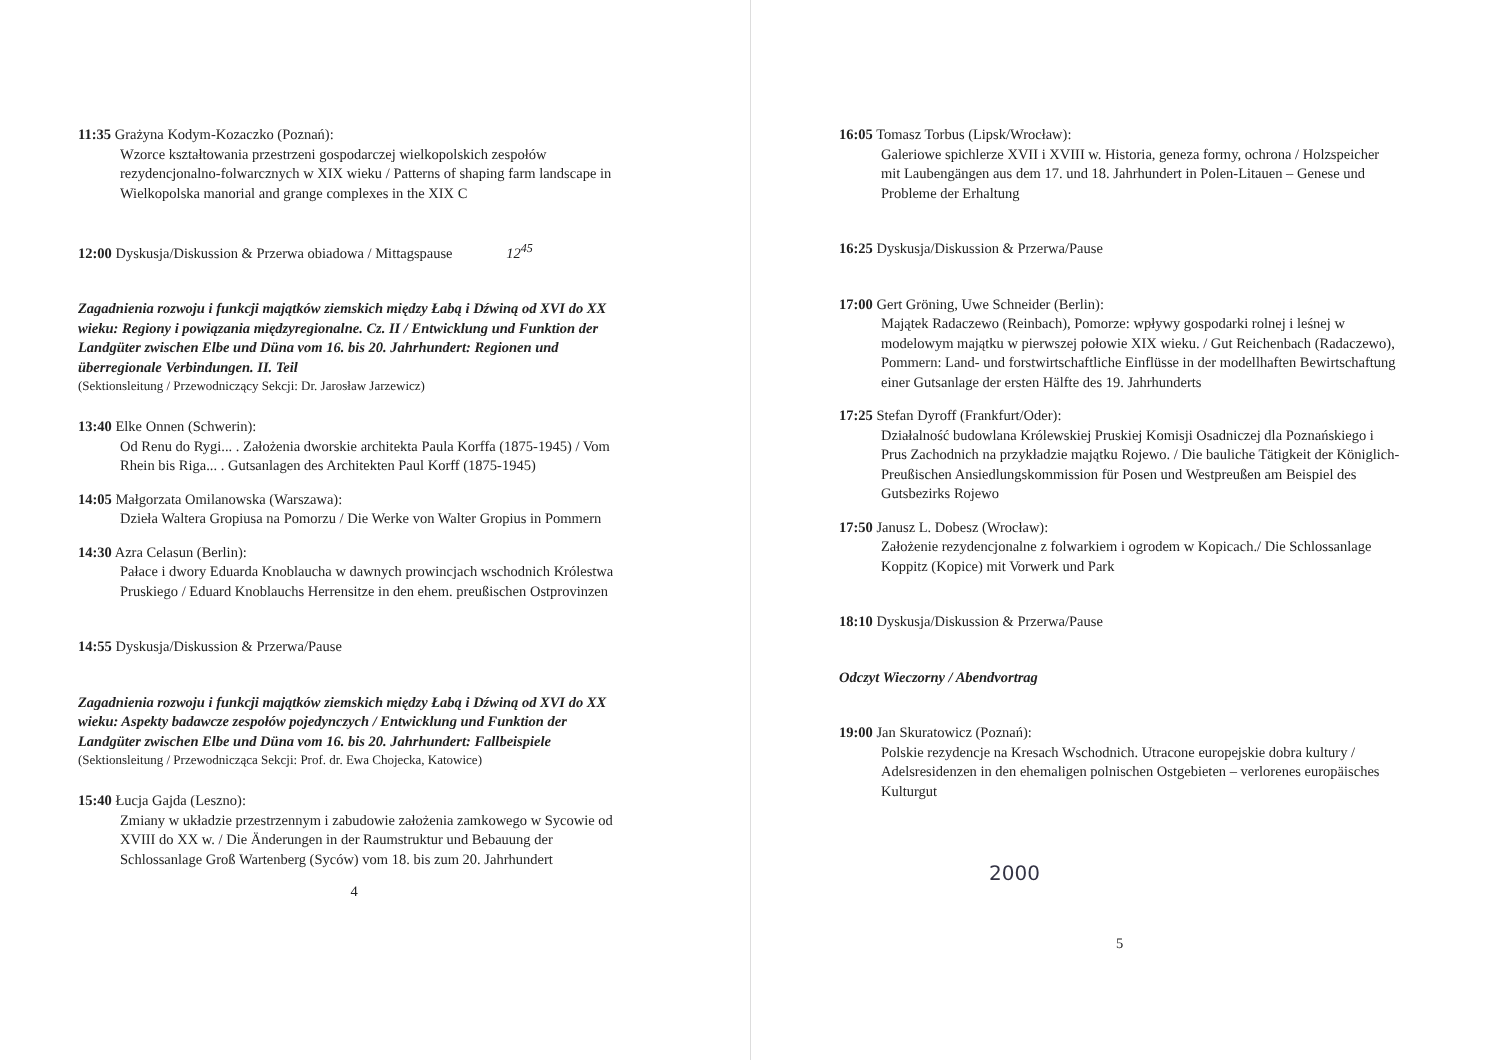11:35 Grażyna Kodym-Kozaczko (Poznań):
Wzorce kształtowania przestrzeni gospodarczej wielkopolskich zespołów rezydencjonalno-folwarcznych w XIX wieku / Patterns of shaping farm landscape in Wielkopolska manorial and grange complexes in the XIX C
12:00 Dyskusja/Diskussion & Przerwa obiadowa / Mittagspause 12<sup>45</sup>
Zagadnienia rozwoju i funkcji majątków ziemskich między Łabą i Dźwiną od XVI do XX wieku: Regiony i powiązania międzyregionalne. Cz. II / Entwicklung und Funktion der Landgüter zwischen Elbe und Düna vom 16. bis 20. Jahrhundert: Regionen und überregionale Verbindungen. II. Teil
(Sektionsleitung / Przewodniczący Sekcji: Dr. Jarosław Jarzewicz)
13:40 Elke Onnen (Schwerin):
Od Renu do Rygi... . Założenia dworskie architekta Paula Korffa (1875-1945) / Vom Rhein bis Riga... . Gutsanlagen des Architekten Paul Korff (1875-1945)
14:05 Małgorzata Omilanowska (Warszawa):
Dzieła Waltera Gropiusa na Pomorzu / Die Werke von Walter Gropius in Pommern
14:30 Azra Celasun (Berlin):
Pałace i dwory Eduarda Knoblaucha w dawnych prowincjach wschodnich Królestwa Pruskiego / Eduard Knoblauchs Herrensitze in den ehem. preußischen Ostprovinzen
14:55 Dyskusja/Diskussion & Przerwa/Pause
Zagadnienia rozwoju i funkcji majątków ziemskich między Łabą i Dźwiną od XVI do XX wieku: Aspekty badawcze zespołów pojedynczych / Entwicklung und Funktion der Landgüter zwischen Elbe und Düna vom 16. bis 20. Jahrhundert: Fallbeispiele
(Sektionsleitung / Przewodnicząca Sekcji: Prof. dr. Ewa Chojecka, Katowice)
15:40 Łucja Gajda (Leszno):
Zmiany w układzie przestrzennym i zabudowie założenia zamkowego w Sycowie od XVIII do XX w. / Die Änderungen in der Raumstruktur und Bebauung der Schlossanlage Groß Wartenberg (Syców) vom 18. bis zum 20. Jahrhundert
4
16:05 Tomasz Torbus (Lipsk/Wrocław):
Galeriowe spichlerze XVII i XVIII w. Historia, geneza formy, ochrona / Holzspeicher mit Laubengängen aus dem 17. und 18. Jahrhundert in Polen-Litauen – Genese und Probleme der Erhaltung
16:25 Dyskusja/Diskussion & Przerwa/Pause
17:00 Gert Gröning, Uwe Schneider (Berlin):
Majątek Radaczewo (Reinbach), Pomorze: wpływy gospodarki rolnej i leśnej w modelowym majątku w pierwszej połowie XIX wieku. / Gut Reichenbach (Radaczewo), Pommern: Land- und forstwirtschaftliche Einflüsse in der modellhaften Bewirtschaftung einer Gutsanlage der ersten Hälfte des 19. Jahrhunderts
17:25 Stefan Dyroff (Frankfurt/Oder):
Działalność budowlana Królewskiej Pruskiej Komisji Osadniczej dla Poznańskiego i Prus Zachodnich na przykładzie majątku Rojewo. / Die bauliche Tätigkeit der Königlich-Preußischen Ansiedlungskommission für Posen und Westpreußen am Beispiel des Gutsbezirks Rojewo
17:50 Janusz L. Dobesz (Wrocław):
Założenie rezydencjonalne z folwarkiem i ogrodem w Kopicach./ Die Schlossanlage Koppitz (Kopice) mit Vorwerk und Park
18:10 Dyskusja/Diskussion & Przerwa/Pause
Odczyt Wieczorny / Abendvortrag
19:00 Jan Skuratowicz (Poznań):
Polskie rezydencje na Kresach Wschodnich. Utracone europejskie dobra kultury / Adelsresidenzen in den ehemaligen polnischen Ostgebieten – verlorenes europäisches Kulturgut
2000
5